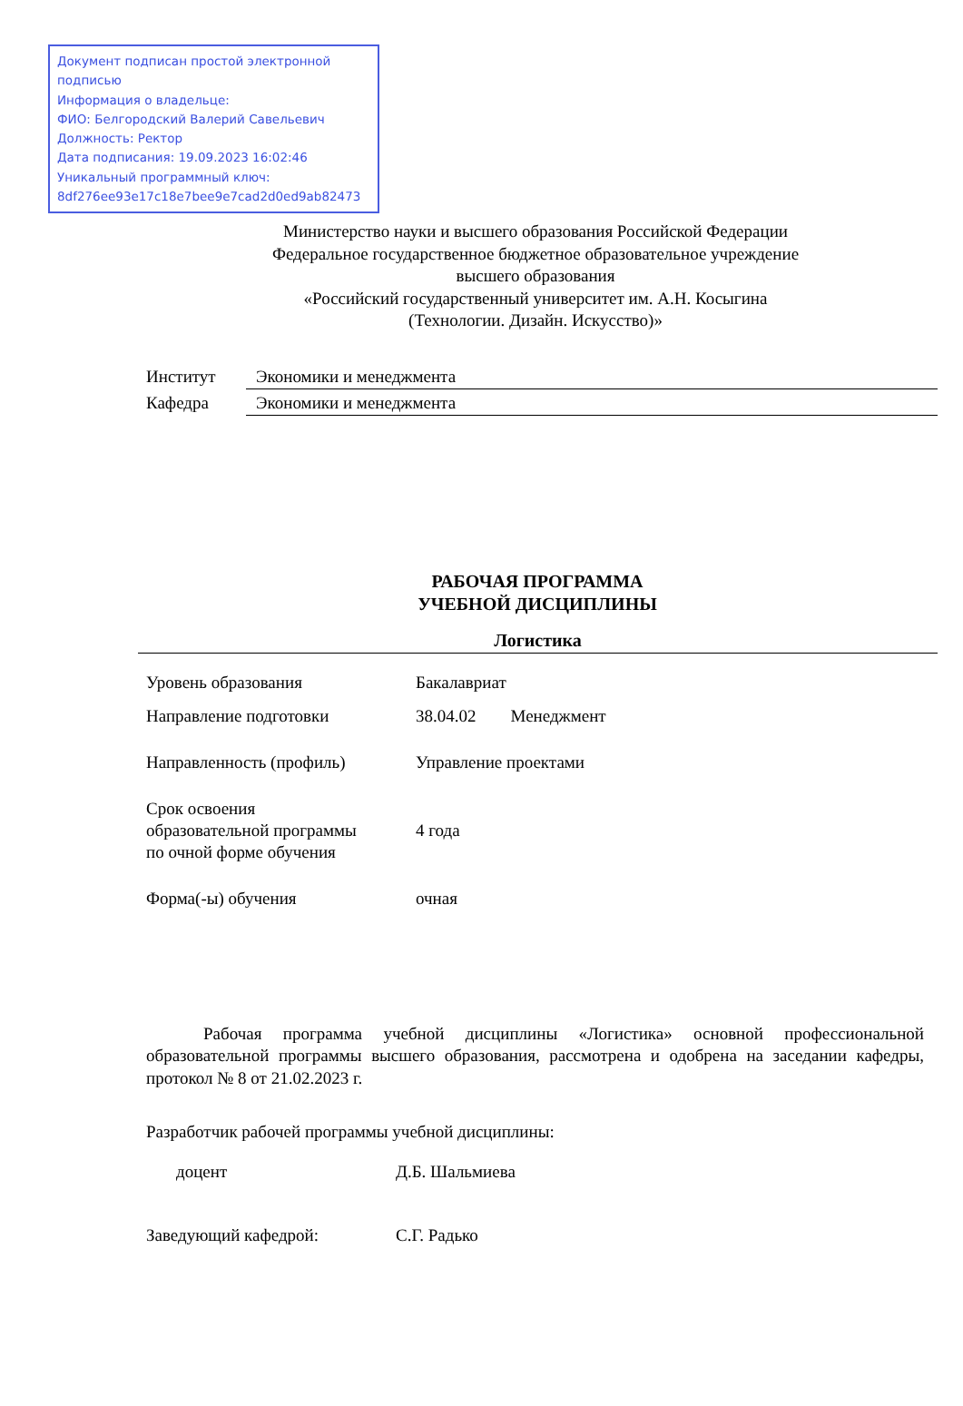Документ подписан простой электронной подписью
Информация о владельце:
ФИО: Белгородский Валерий Савельевич
Должность: Ректор
Дата подписания: 19.09.2023 16:02:46
Уникальный программный ключ:
8df276ee93e17c18e7bee9e7cad2d0ed9ab82473
Министерство науки и высшего образования Российской Федерации
Федеральное государственное бюджетное образовательное учреждение
высшего образования
«Российский государственный университет им. А.Н. Косыгина
(Технологии. Дизайн. Искусство)»
| Институт | Экономики и менеджмента |
| Кафедра | Экономики и менеджмента |
РАБОЧАЯ ПРОГРАММА
УЧЕБНОЙ ДИСЦИПЛИНЫ
Логистика
| Уровень образования | Бакалавриат |
| Направление подготовки | 38.04.02 Менеджмент |
| Направленность (профиль) | Управление проектами |
| Срок освоения образовательной программы по очной форме обучения | 4 года |
| Форма(-ы) обучения | очная |
Рабочая программа учебной дисциплины «Логистика» основной профессиональной образовательной программы высшего образования, рассмотрена и одобрена на заседании кафедры, протокол № 8 от 21.02.2023 г.
Разработчик рабочей программы учебной дисциплины:
доцент Д.Б. Шальмиева
Заведующий кафедрой: С.Г. Радько